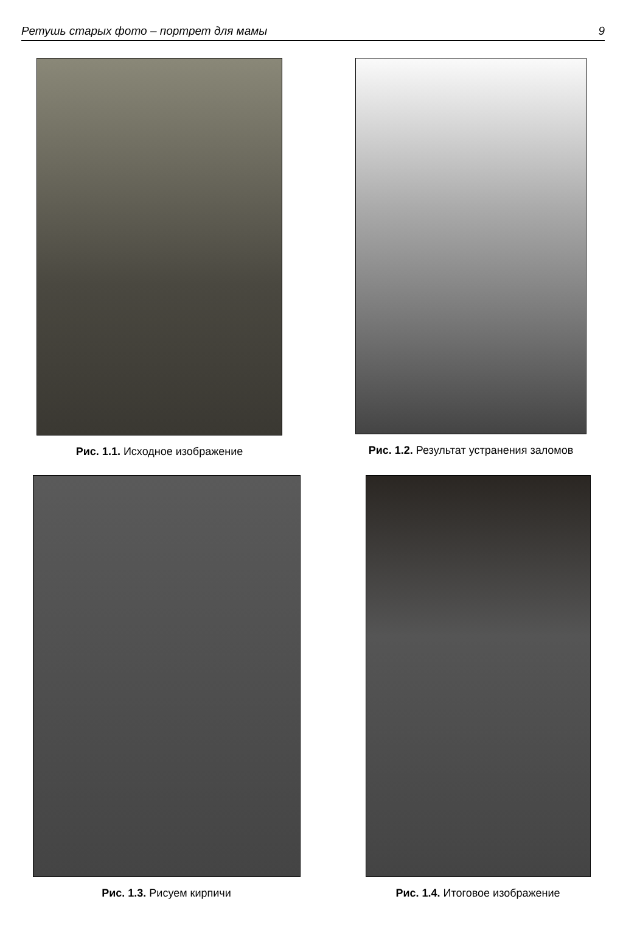Ретушь старых фото – портрет для мамы 9
Рис. 1.1. Исходное изображение Рис. 1.2. Результат устранения заломов
Рис. 1.3. Рисуем кирпичи Рис. 1.4. Итоговое изображение